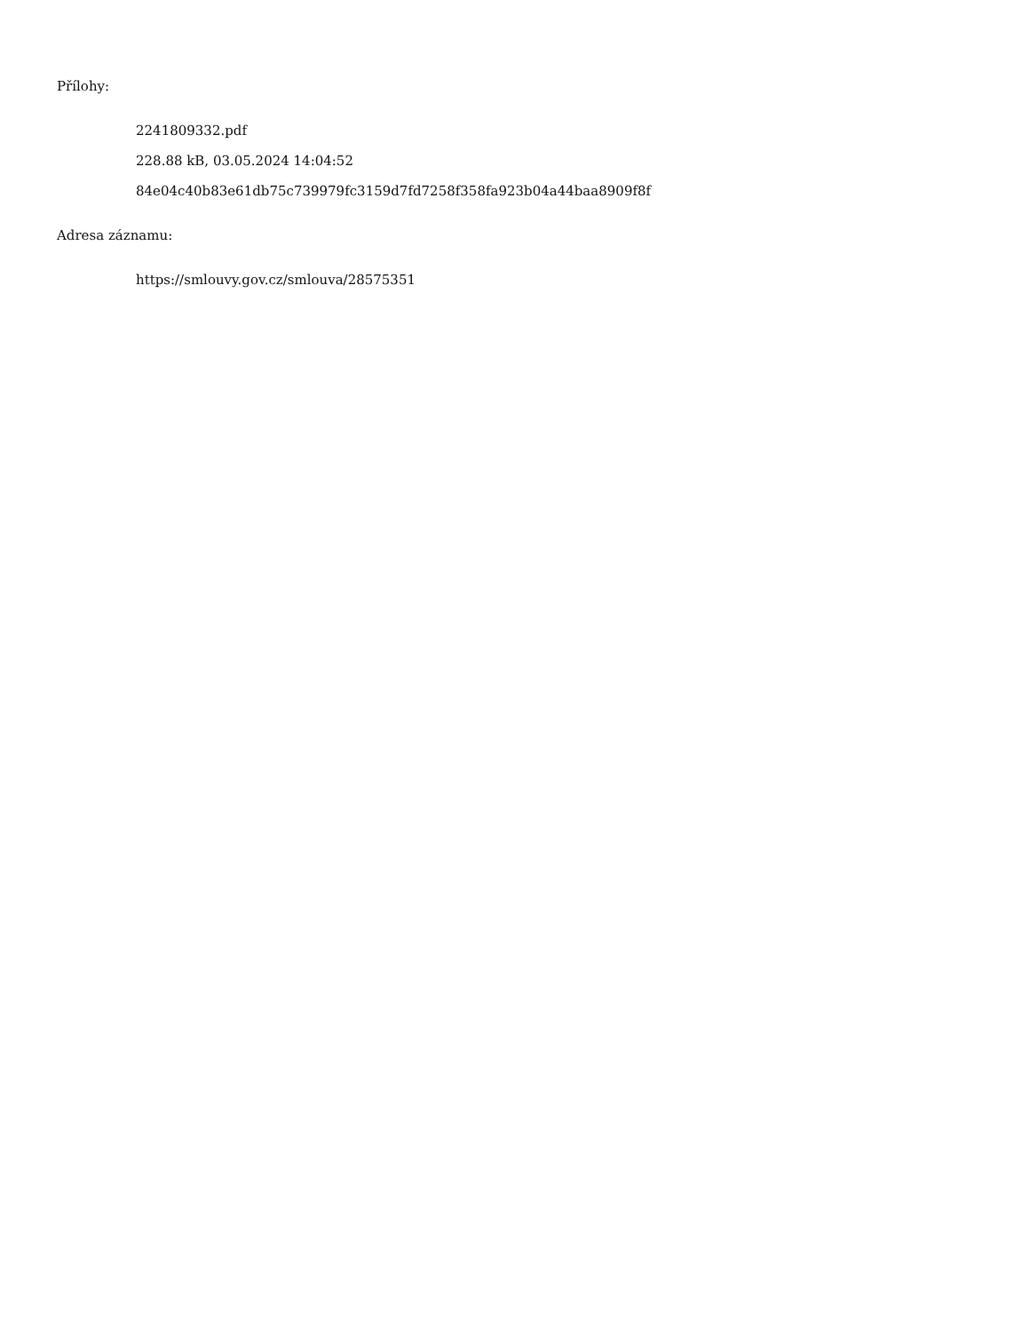Přílohy:
2241809332.pdf
228.88 kB, 03.05.2024 14:04:52
84e04c40b83e61db75c739979fc3159d7fd7258f358fa923b04a44baa8909f8f
Adresa záznamu:
https://smlouvy.gov.cz/smlouva/28575351